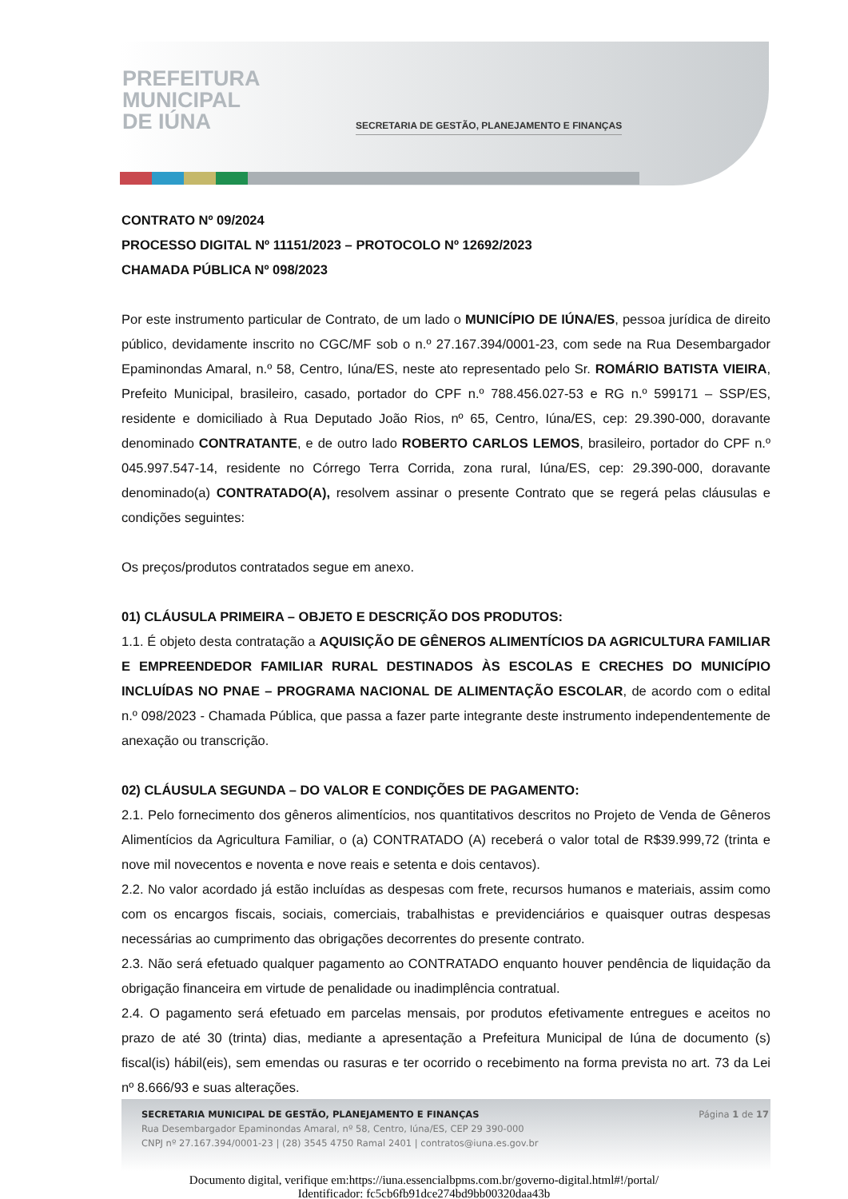PREFEITURA
MUNICIPAL
DE IÚNA
SECRETARIA DE GESTÃO, PLANEJAMENTO E FINANÇAS
CONTRATO Nº 09/2024
PROCESSO DIGITAL Nº 11151/2023 – PROTOCOLO Nº 12692/2023
CHAMADA PÚBLICA Nº 098/2023
Por este instrumento particular de Contrato, de um lado o MUNICÍPIO DE IÚNA/ES, pessoa jurídica de direito público, devidamente inscrito no CGC/MF sob o n.º 27.167.394/0001-23, com sede na Rua Desembargador Epaminondas Amaral, n.º 58, Centro, Iúna/ES, neste ato representado pelo Sr. ROMÁRIO BATISTA VIEIRA, Prefeito Municipal, brasileiro, casado, portador do CPF n.º 788.456.027-53 e RG n.º 599171 – SSP/ES, residente e domiciliado à Rua Deputado João Rios, nº 65, Centro, Iúna/ES, cep: 29.390-000, doravante denominado CONTRATANTE, e de outro lado ROBERTO CARLOS LEMOS, brasileiro, portador do CPF n.º 045.997.547-14, residente no Córrego Terra Corrida, zona rural, Iúna/ES, cep: 29.390-000, doravante denominado(a) CONTRATADO(A), resolvem assinar o presente Contrato que se regerá pelas cláusulas e condições seguintes:
Os preços/produtos contratados segue em anexo.
01) CLÁUSULA PRIMEIRA – OBJETO E DESCRIÇÃO DOS PRODUTOS:
1.1. É objeto desta contratação a AQUISIÇÃO DE GÊNEROS ALIMENTÍCIOS DA AGRICULTURA FAMILIAR E EMPREENDEDOR FAMILIAR RURAL DESTINADOS ÀS ESCOLAS E CRECHES DO MUNICÍPIO INCLUÍDAS NO PNAE – PROGRAMA NACIONAL DE ALIMENTAÇÃO ESCOLAR, de acordo com o edital n.º 098/2023 - Chamada Pública, que passa a fazer parte integrante deste instrumento independentemente de anexação ou transcrição.
02) CLÁUSULA SEGUNDA – DO VALOR E CONDIÇÕES DE PAGAMENTO:
2.1. Pelo fornecimento dos gêneros alimentícios, nos quantitativos descritos no Projeto de Venda de Gêneros Alimentícios da Agricultura Familiar, o (a) CONTRATADO (A) receberá o valor total de R$39.999,72 (trinta e nove mil novecentos e noventa e nove reais e setenta e dois centavos).
2.2. No valor acordado já estão incluídas as despesas com frete, recursos humanos e materiais, assim como com os encargos fiscais, sociais, comerciais, trabalhistas e previdenciários e quaisquer outras despesas necessárias ao cumprimento das obrigações decorrentes do presente contrato.
2.3. Não será efetuado qualquer pagamento ao CONTRATADO enquanto houver pendência de liquidação da obrigação financeira em virtude de penalidade ou inadimplência contratual.
2.4. O pagamento será efetuado em parcelas mensais, por produtos efetivamente entregues e aceitos no prazo de até 30 (trinta) dias, mediante a apresentação a Prefeitura Municipal de Iúna de documento (s) fiscal(is) hábil(eis), sem emendas ou rasuras e ter ocorrido o recebimento na forma prevista no art. 73 da Lei nº 8.666/93 e suas alterações.
Página 1 de 17
SECRETARIA MUNICIPAL DE GESTÃO, PLANEJAMENTO E FINANÇAS
Rua Desembargador Epaminondas Amaral, nº 58, Centro, Iúna/ES, CEP 29 390-000
CNPJ nº 27.167.394/0001-23 | (28) 3545 4750 Ramal 2401 | contratos@iuna.es.gov.br
Documento digital, verifique em:https://iuna.essencialbpms.com.br/governo-digital.html#!/portal/
Identificador: fc5cb6fb91dce274bd9bb00320daa43b